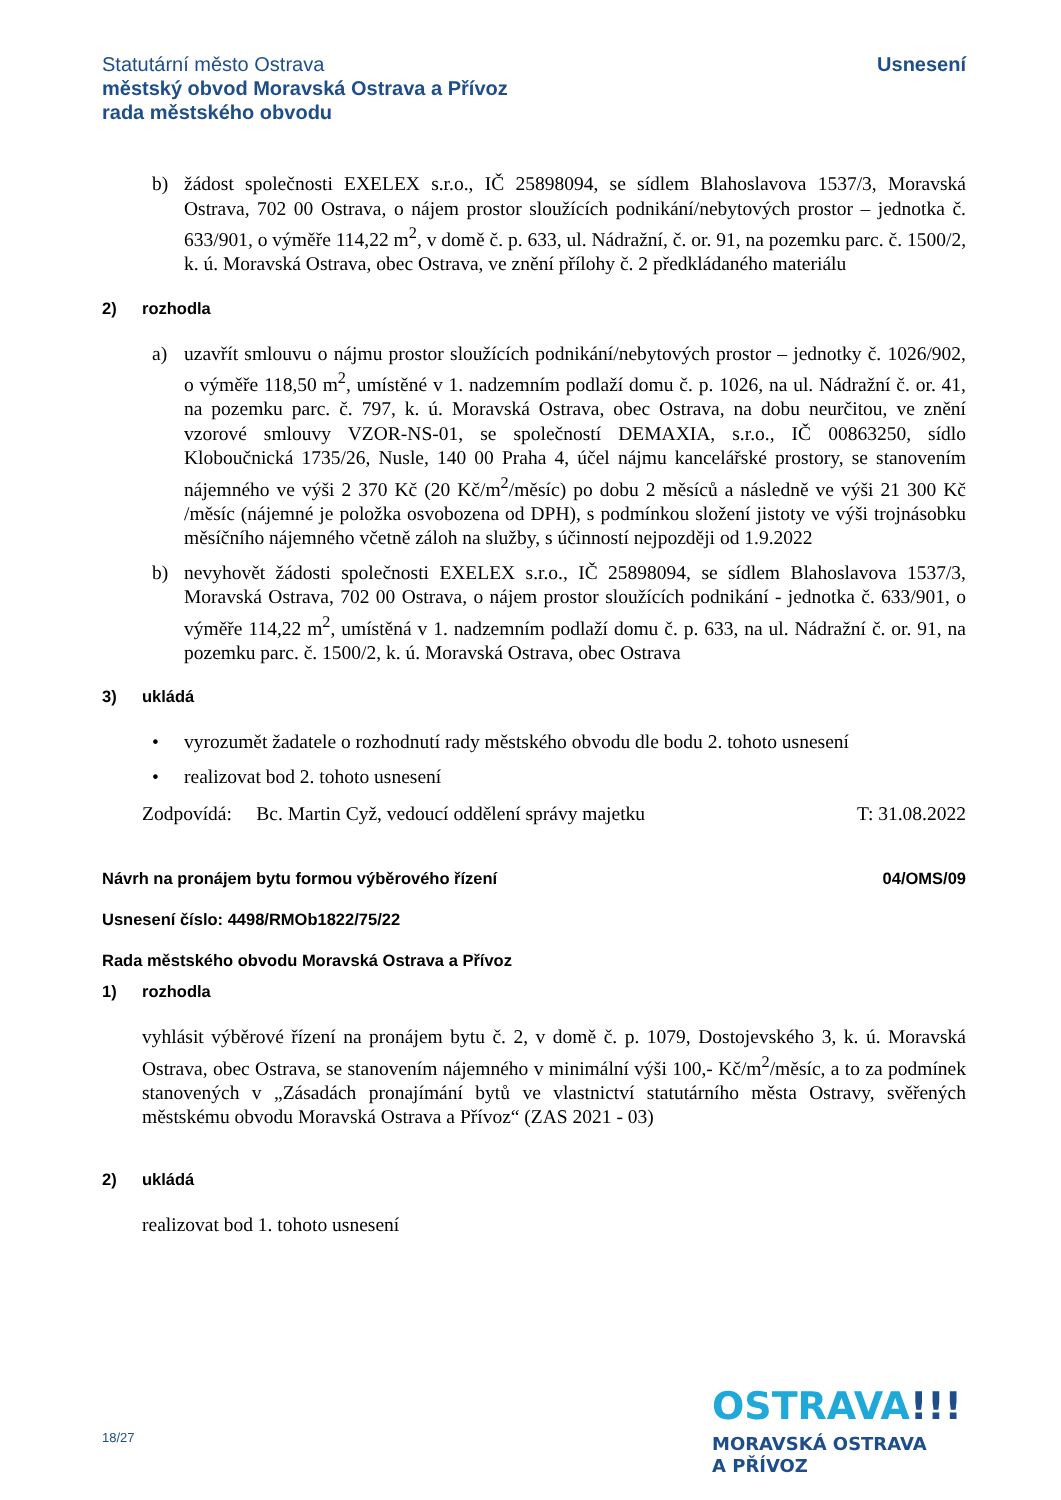Statutární město Ostrava
městský obvod Moravská Ostrava a Přívoz
rada městského obvodu
Usnesení
b) žádost společnosti EXELEX s.r.o., IČ 25898094, se sídlem Blahoslavova 1537/3, Moravská Ostrava, 702 00 Ostrava, o nájem prostor sloužících podnikání/nebytových prostor – jednotka č. 633/901, o výměře 114,22 m<sup>2</sup>, v domě č. p. 633, ul. Nádražní, č. or. 91, na pozemku parc. č. 1500/2, k. ú. Moravská Ostrava, obec Ostrava, ve znění přílohy č. 2 předkládaného materiálu
2) rozhodla
a) uzavřít smlouvu o nájmu prostor sloužících podnikání/nebytových prostor – jednotky č. 1026/902, o výměře 118,50 m<sup>2</sup>, umístěné v 1. nadzemním podlaží domu č. p. 1026, na ul. Nádražní č. or. 41, na pozemku parc. č. 797, k. ú. Moravská Ostrava, obec Ostrava, na dobu neurčitou, ve znění vzorové smlouvy VZOR-NS-01, se společností DEMAXIA, s.r.o., IČ 00863250, sídlo Kloboučnická 1735/26, Nusle, 140 00 Praha 4, účel nájmu kancelářské prostory, se stanovením nájemného ve výši 2 370 Kč (20 Kč/m<sup>2</sup>/měsíc) po dobu 2 měsíců a následně ve výši 21 300 Kč /měsíc (nájemné je položka osvobozena od DPH), s podmínkou složení jistoty ve výši trojnásobku měsíčního nájemného včetně záloh na služby, s účinností nejpozději od 1.9.2022
b) nevyhovět žádosti společnosti EXELEX s.r.o., IČ 25898094, se sídlem Blahoslavova 1537/3, Moravská Ostrava, 702 00 Ostrava, o nájem prostor sloužících podnikání - jednotka č. 633/901, o výměře 114,22 m<sup>2</sup>, umístěná v 1. nadzemním podlaží domu č. p. 633, na ul. Nádražní č. or. 91, na pozemku parc. č. 1500/2, k. ú. Moravská Ostrava, obec Ostrava
3) ukládá
• vyrozumět žadatele o rozhodnutí rady městského obvodu dle bodu 2. tohoto usnesení
• realizovat bod 2. tohoto usnesení
Zodpovídá: Bc. Martin Cyž, vedoucí oddělení správy majetku T: 31.08.2022
Návrh na pronájem bytu formou výběrového řízení 04/OMS/09
Usnesení číslo: 4498/RMOb1822/75/22
Rada městského obvodu Moravská Ostrava a Přívoz
1) rozhodla
vyhlásit výběrové řízení na pronájem bytu č. 2, v domě č. p. 1079, Dostojevského 3, k. ú. Moravská Ostrava, obec Ostrava, se stanovením nájemného v minimální výši 100,- Kč/m<sup>2</sup>/měsíc, a to za podmínek stanovených v „Zásadách pronajímání bytů ve vlastnictví statutárního města Ostravy, svěřených městskému obvodu Moravská Ostrava a Přívoz“ (ZAS 2021 - 03)
2) ukládá
realizovat bod 1. tohoto usnesení
18/27
OSTRAVA!!!
MORAVSKÁ OSTRAVA
A PŘÍVOZ